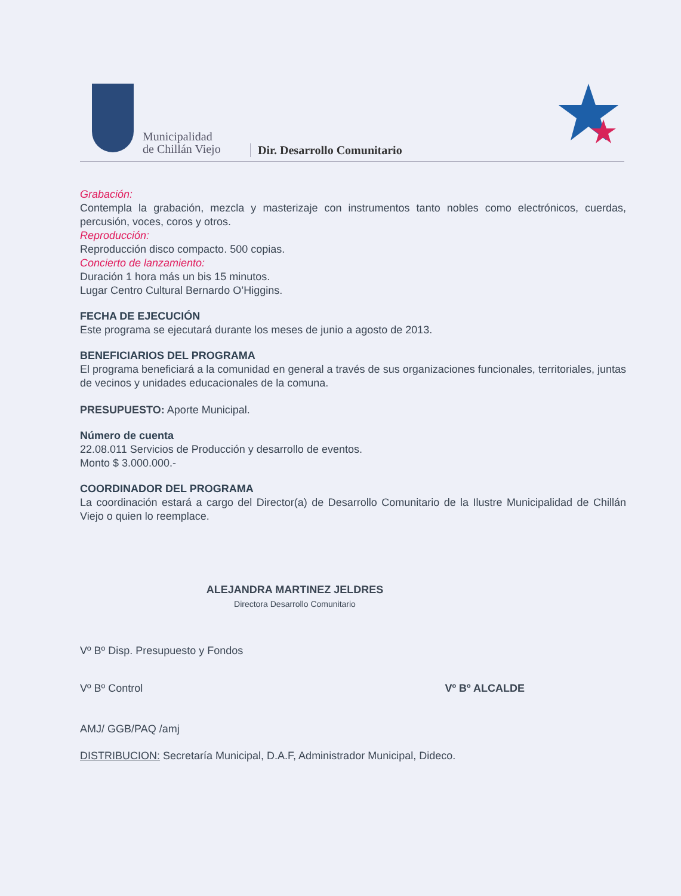Municipalidad
de Chillán Viejo
Dir. Desarrollo Comunitario
Grabación:
Contempla la grabación, mezcla y masterizaje con instrumentos tanto nobles como electrónicos, cuerdas, percusión, voces, coros y otros.
Reproducción:
Reproducción disco compacto. 500 copias.
Concierto de lanzamiento:
Duración 1 hora más un bis 15 minutos.
Lugar Centro Cultural Bernardo O’Higgins.
FECHA DE EJECUCIÓN
Este programa se ejecutará durante los meses de junio a agosto de 2013.
BENEFICIARIOS DEL PROGRAMA
El programa beneficiará a la comunidad en general a través de sus organizaciones funcionales, territoriales, juntas de vecinos y unidades educacionales de la comuna.
PRESUPUESTO: Aporte Municipal.
Número de cuenta
22.08.011 Servicios de Producción y desarrollo de eventos.
Monto $ 3.000.000.-
COORDINADOR DEL PROGRAMA
La coordinación estará a cargo del Director(a) de Desarrollo Comunitario de la Ilustre Municipalidad de Chillán Viejo o quien lo reemplace.
ALEJANDRA MARTINEZ JELDRES
Directora Desarrollo Comunitario
Vº Bº Disp. Presupuesto y Fondos
Vº Bº Control Vº Bº ALCALDE
AMJ/ GGB/PAQ /amj
DISTRIBUCION: Secretaría Municipal, D.A.F, Administrador Municipal, Dideco.